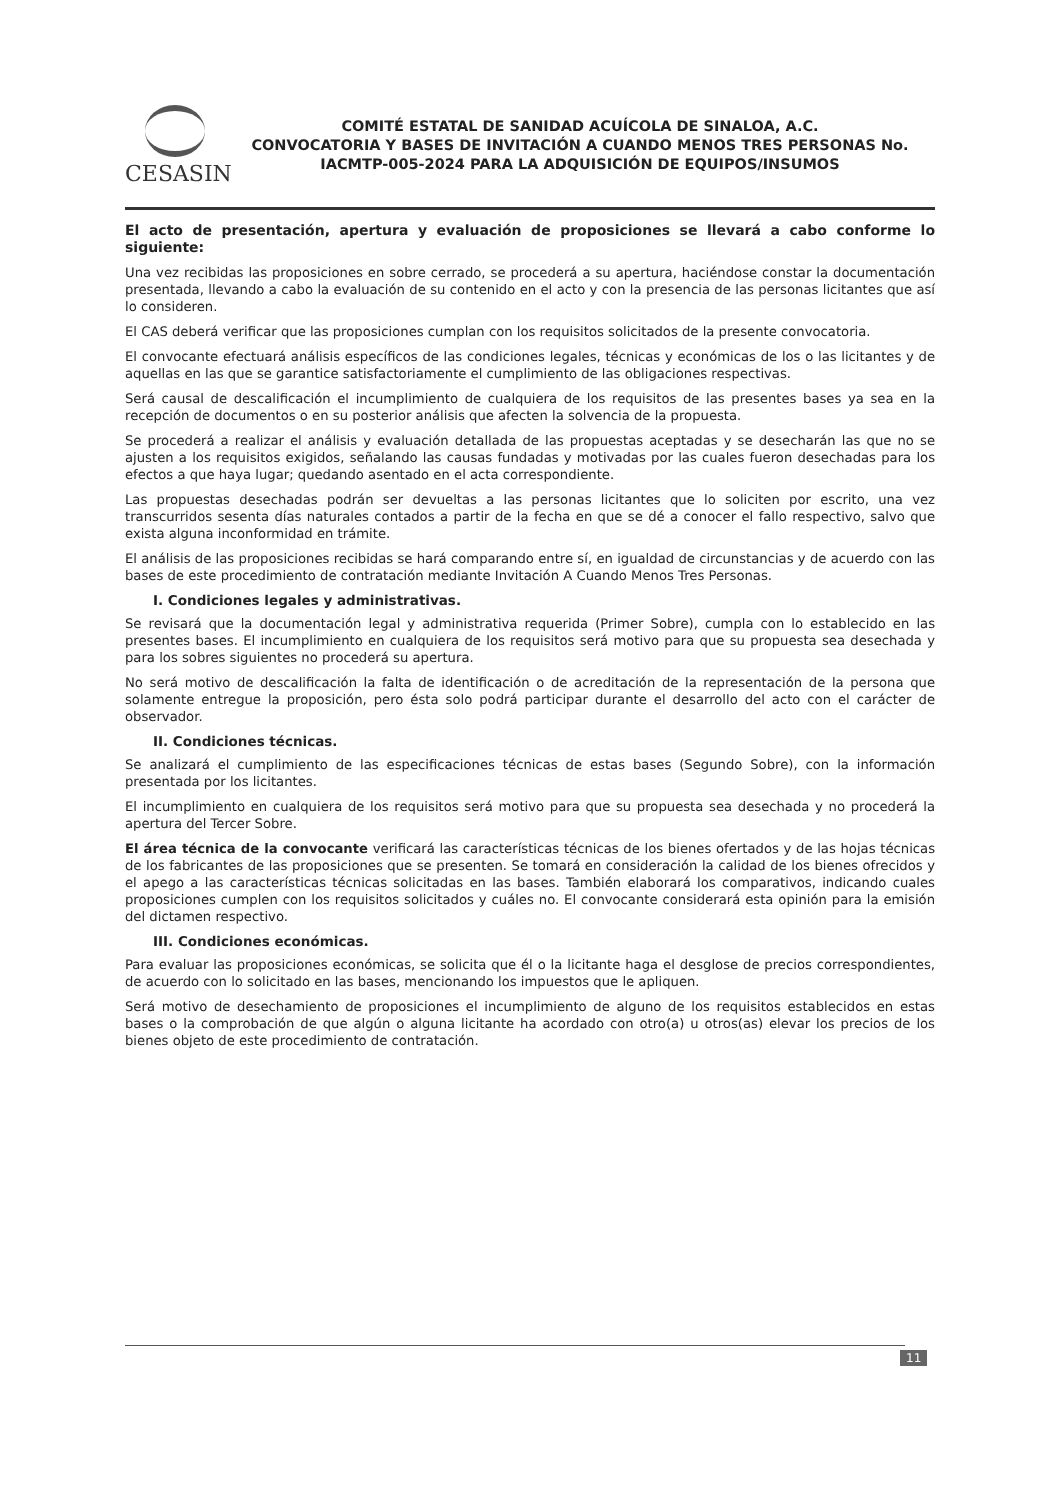CESASIN
COMITÉ ESTATAL DE SANIDAD ACUÍCOLA DE SINALOA, A.C.
CONVOCATORIA Y BASES DE INVITACIÓN A CUANDO MENOS TRES PERSONAS No. IACMTP-005-2024 PARA LA ADQUISICIÓN DE EQUIPOS/INSUMOS
El acto de presentación, apertura y evaluación de proposiciones se llevará a cabo conforme lo siguiente:
Una vez recibidas las proposiciones en sobre cerrado, se procederá a su apertura, haciéndose constar la documentación presentada, llevando a cabo la evaluación de su contenido en el acto y con la presencia de las personas licitantes que así lo consideren.
El CAS deberá verificar que las proposiciones cumplan con los requisitos solicitados de la presente convocatoria.
El convocante efectuará análisis específicos de las condiciones legales, técnicas y económicas de los o las licitantes y de aquellas en las que se garantice satisfactoriamente el cumplimiento de las obligaciones respectivas.
Será causal de descalificación el incumplimiento de cualquiera de los requisitos de las presentes bases ya sea en la recepción de documentos o en su posterior análisis que afecten la solvencia de la propuesta.
Se procederá a realizar el análisis y evaluación detallada de las propuestas aceptadas y se desecharán las que no se ajusten a los requisitos exigidos, señalando las causas fundadas y motivadas por las cuales fueron desechadas para los efectos a que haya lugar; quedando asentado en el acta correspondiente.
Las propuestas desechadas podrán ser devueltas a las personas licitantes que lo soliciten por escrito, una vez transcurridos sesenta días naturales contados a partir de la fecha en que se dé a conocer el fallo respectivo, salvo que exista alguna inconformidad en trámite.
El análisis de las proposiciones recibidas se hará comparando entre sí, en igualdad de circunstancias y de acuerdo con las bases de este procedimiento de contratación mediante Invitación A Cuando Menos Tres Personas.
I. Condiciones legales y administrativas.
Se revisará que la documentación legal y administrativa requerida (Primer Sobre), cumpla con lo establecido en las presentes bases. El incumplimiento en cualquiera de los requisitos será motivo para que su propuesta sea desechada y para los sobres siguientes no procederá su apertura.
No será motivo de descalificación la falta de identificación o de acreditación de la representación de la persona que solamente entregue la proposición, pero ésta solo podrá participar durante el desarrollo del acto con el carácter de observador.
II. Condiciones técnicas.
Se analizará el cumplimiento de las especificaciones técnicas de estas bases (Segundo Sobre), con la información presentada por los licitantes.
El incumplimiento en cualquiera de los requisitos será motivo para que su propuesta sea desechada y no procederá la apertura del Tercer Sobre.
El área técnica de la convocante verificará las características técnicas de los bienes ofertados y de las hojas técnicas de los fabricantes de las proposiciones que se presenten. Se tomará en consideración la calidad de los bienes ofrecidos y el apego a las características técnicas solicitadas en las bases. También elaborará los comparativos, indicando cuales proposiciones cumplen con los requisitos solicitados y cuáles no. El convocante considerará esta opinión para la emisión del dictamen respectivo.
III. Condiciones económicas.
Para evaluar las proposiciones económicas, se solicita que él o la licitante haga el desglose de precios correspondientes, de acuerdo con lo solicitado en las bases, mencionando los impuestos que le apliquen.
Será motivo de desechamiento de proposiciones el incumplimiento de alguno de los requisitos establecidos en estas bases o la comprobación de que algún o alguna licitante ha acordado con otro(a) u otros(as) elevar los precios de los bienes objeto de este procedimiento de contratación.
11